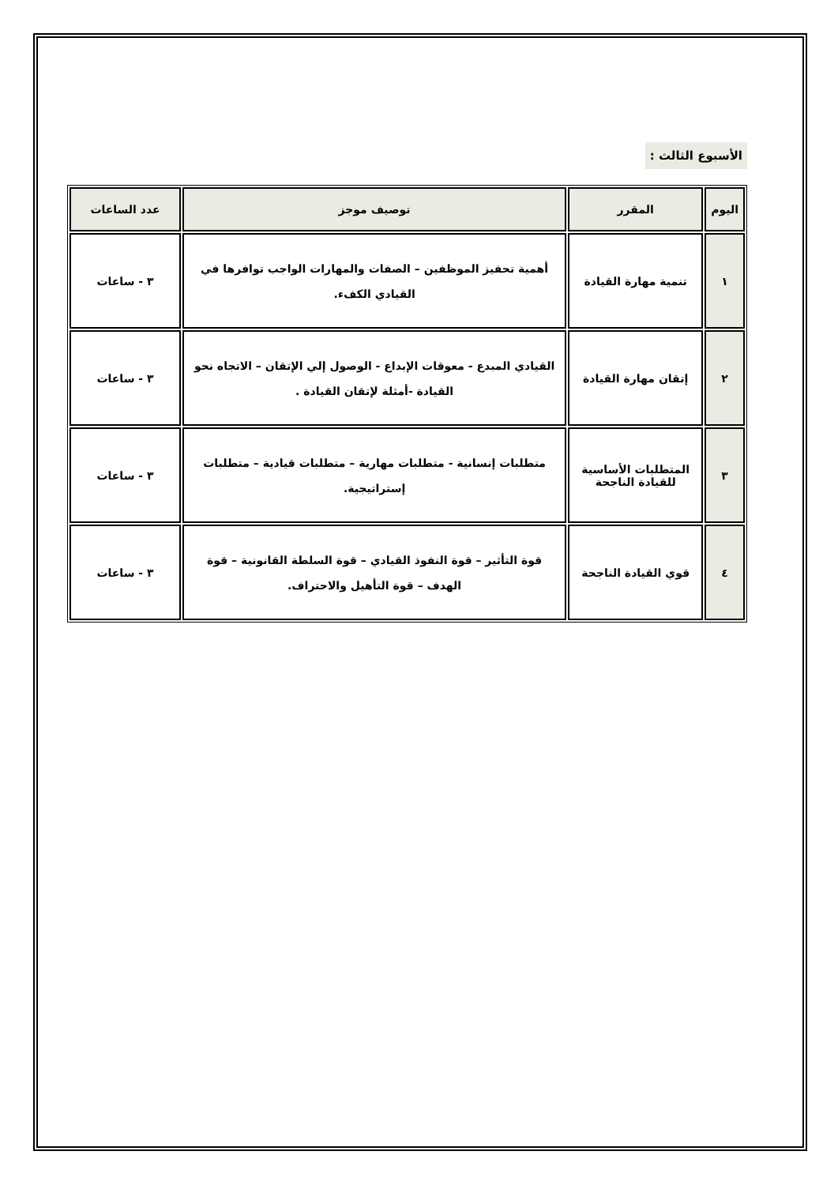الأسبوع الثالث :
| اليوم | المقرر | توصيف موجز | عدد الساعات |
| --- | --- | --- | --- |
| ١ | تنمية مهارة القيادة | أهمية تحفيز الموظفين – الصفات والمهارات الواجب توافرها في القيادي الكفء. | ٣ - ساعات |
| ٢ | إتقان مهارة القيادة | القيادي المبدع - معوقات الإبداع - الوصول إلي الإتقان – الاتجاه نحو القيادة -أمثلة لإتقان القيادة . | ٣ - ساعات |
| ٣ | المتطلبات الأساسية للقيادة الناجحة | متطلبات إنسانية - متطلبات مهارية – متطلبات قيادية – متطلبات إستراتيجية. | ٣ - ساعات |
| ٤ | قوي القيادة الناجحة | قوة التأثير – قوة النفوذ القيادي – قوة السلطة القانونية – قوة الهدف – قوة التأهيل والاحتراف. | ٣ - ساعات |